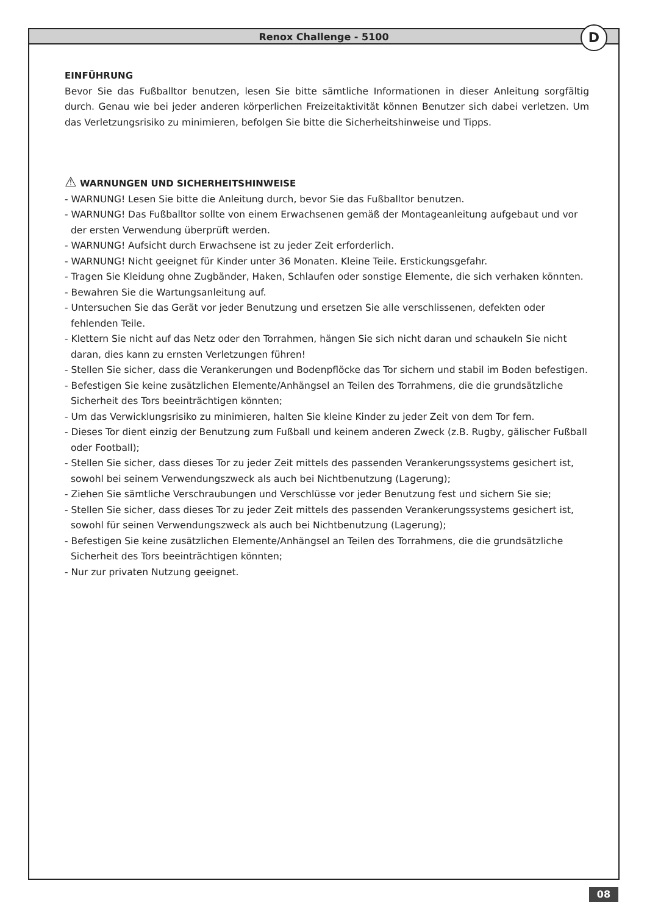Renox Challenge - 5100 D
EINFÜHRUNG
Bevor Sie das Fußballtor benutzen, lesen Sie bitte sämtliche Informationen in dieser Anleitung sorgfältig durch. Genau wie bei jeder anderen körperlichen Freizeitaktivität können Benutzer sich dabei verletzen. Um das Verletzungsrisiko zu minimieren, befolgen Sie bitte die Sicherheitshinweise und Tipps.
⚠ WARNUNGEN UND SICHERHEITSHINWEISE
- WARNUNG! Lesen Sie bitte die Anleitung durch, bevor Sie das Fußballtor benutzen.
- WARNUNG! Das Fußballtor sollte von einem Erwachsenen gemäß der Montageanleitung aufgebaut und vor der ersten Verwendung überprüft werden.
- WARNUNG! Aufsicht durch Erwachsene ist zu jeder Zeit erforderlich.
- WARNUNG! Nicht geeignet für Kinder unter 36 Monaten. Kleine Teile. Erstickungsgefahr.
- Tragen Sie Kleidung ohne Zugbänder, Haken, Schlaufen oder sonstige Elemente, die sich verhaken könnten.
- Bewahren Sie die Wartungsanleitung auf.
- Untersuchen Sie das Gerät vor jeder Benutzung und ersetzen Sie alle verschlissenen, defekten oder fehlenden Teile.
- Klettern Sie nicht auf das Netz oder den Torrahmen, hängen Sie sich nicht daran und schaukeln Sie nicht daran, dies kann zu ernsten Verletzungen führen!
- Stellen Sie sicher, dass die Verankerungen und Bodenpflöcke das Tor sichern und stabil im Boden befestigen.
- Befestigen Sie keine zusätzlichen Elemente/Anhängsel an Teilen des Torrahmens, die die grundsätzliche Sicherheit des Tors beeinträchtigen könnten;
- Um das Verwicklungsrisiko zu minimieren, halten Sie kleine Kinder zu jeder Zeit von dem Tor fern.
- Dieses Tor dient einzig der Benutzung zum Fußball und keinem anderen Zweck (z.B. Rugby, gälischer Fußball oder Football);
- Stellen Sie sicher, dass dieses Tor zu jeder Zeit mittels des passenden Verankerungssystems gesichert ist, sowohl bei seinem Verwendungszweck als auch bei Nichtbenutzung (Lagerung);
- Ziehen Sie sämtliche Verschraubungen und Verschlüsse vor jeder Benutzung fest und sichern Sie sie;
- Stellen Sie sicher, dass dieses Tor zu jeder Zeit mittels des passenden Verankerungssystems gesichert ist, sowohl für seinen Verwendungszweck als auch bei Nichtbenutzung (Lagerung);
- Befestigen Sie keine zusätzlichen Elemente/Anhängsel an Teilen des Torrahmens, die die grundsätzliche Sicherheit des Tors beeinträchtigen könnten;
- Nur zur privaten Nutzung geeignet.
08